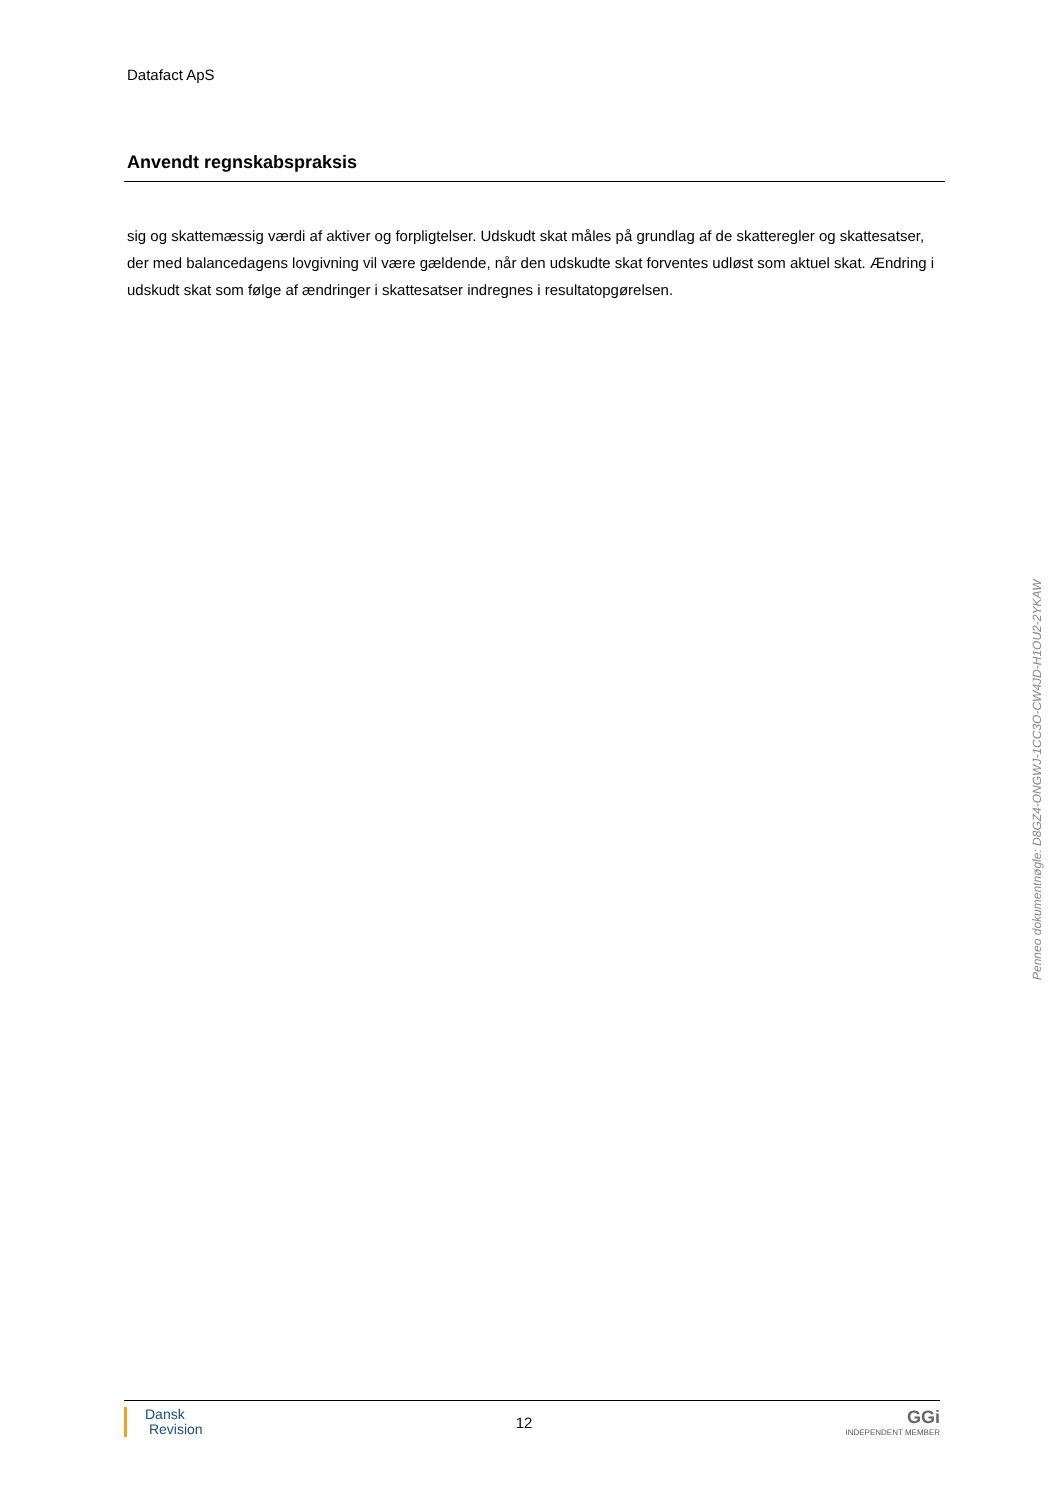Datafact ApS
Anvendt regnskabspraksis
sig og skattemæssig værdi af aktiver og forpligtelser. Udskudt skat måles på grundlag af de skatteregler og skattesatser, der med balancedagens lovgivning vil være gældende, når den udskudte skat forventes udløst som aktuel skat. Ændring i udskudt skat som følge af ændringer i skattesatser indregnes i resultatopgørelsen.
Dansk
Revision
12
GGi
INDEPENDENT MEMBER
Penneo dokumentnøgle: D8GZ4-ONGWJ-1CC3O-CW4JD-H1OU2-2YKAW